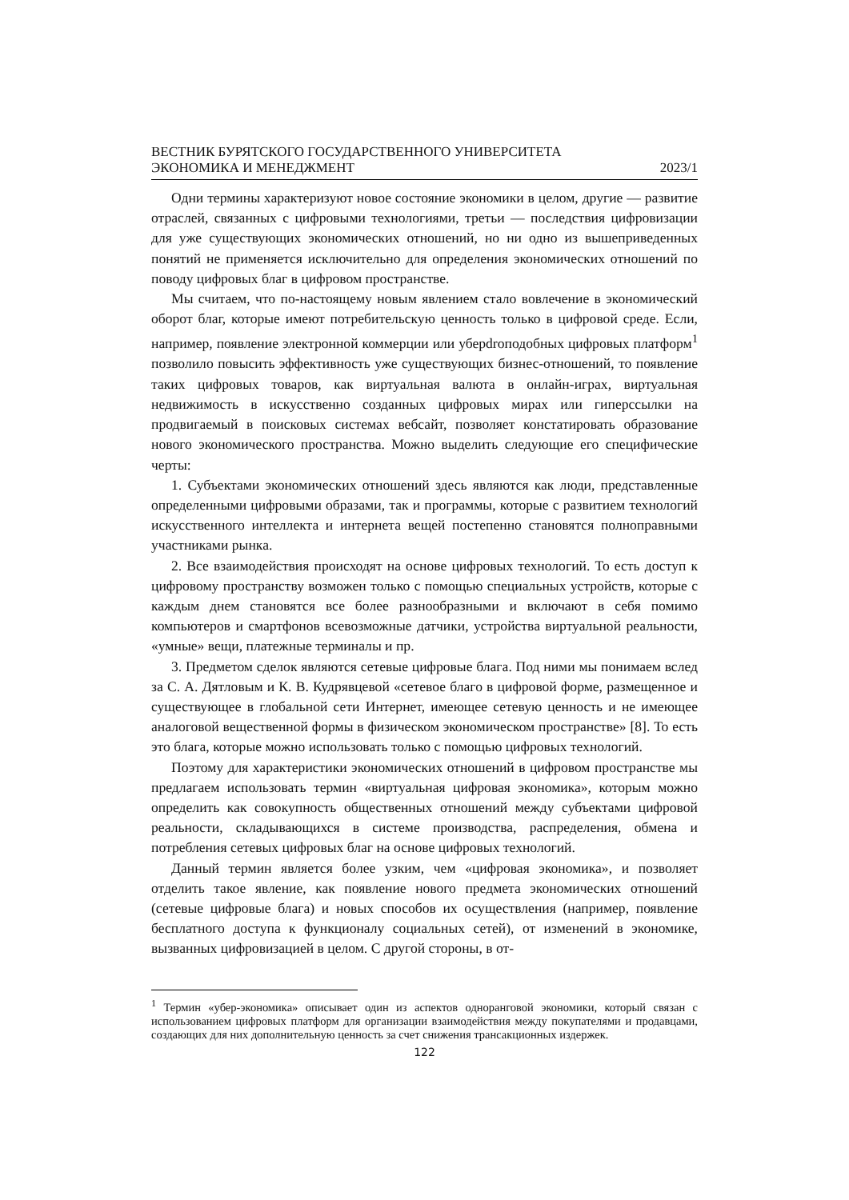ВЕСТНИК БУРЯТСКОГО ГОСУДАРСТВЕННОГО УНИВЕРСИТЕТА
ЭКОНОМИКА И МЕНЕДЖМЕНТ 2023/1
Одни термины характеризуют новое состояние экономики в целом, другие — развитие отраслей, связанных с цифровыми технологиями, третьи — последствия цифровизации для уже существующих экономических отношений, но ни одно из вышеприведенных понятий не применяется исключительно для определения экономических отношений по поводу цифровых благ в цифровом пространстве.
Мы считаем, что по-настоящему новым явлением стало вовлечение в экономический оборот благ, которые имеют потребительскую ценность только в цифровой среде. Если, например, появление электронной коммерции или уберdroподобных цифровых платформ<sup>1</sup> позволило повысить эффективность уже существующих бизнес-отношений, то появление таких цифровых товаров, как виртуальная валюта в онлайн-играх, виртуальная недвижимость в искусственно созданных цифровых мирах или гиперссылки на продвигаемый в поисковых системах вебсайт, позволяет констатировать образование нового экономического пространства. Можно выделить следующие его специфические черты:
1. Субъектами экономических отношений здесь являются как люди, представленные определенными цифровыми образами, так и программы, которые с развитием технологий искусственного интеллекта и интернета вещей постепенно становятся полноправными участниками рынка.
2. Все взаимодействия происходят на основе цифровых технологий. То есть доступ к цифровому пространству возможен только с помощью специальных устройств, которые с каждым днем становятся все более разнообразными и включают в себя помимо компьютеров и смартфонов всевозможные датчики, устройства виртуальной реальности, «умные» вещи, платежные терминалы и пр.
3. Предметом сделок являются сетевые цифровые блага. Под ними мы понимаем вслед за С. А. Дятловым и К. В. Кудрявцевой «сетевое благо в цифровой форме, размещенное и существующее в глобальной сети Интернет, имеющее сетевую ценность и не имеющее аналоговой вещественной формы в физическом экономическом пространстве» [8]. То есть это блага, которые можно использовать только с помощью цифровых технологий.
Поэтому для характеристики экономических отношений в цифровом пространстве мы предлагаем использовать термин «виртуальная цифровая экономика», которым можно определить как совокупность общественных отношений между субъектами цифровой реальности, складывающихся в системе производства, распределения, обмена и потребления сетевых цифровых благ на основе цифровых технологий.
Данный термин является более узким, чем «цифровая экономика», и позволяет отделить такое явление, как появление нового предмета экономических отношений (сетевые цифровые блага) и новых способов их осуществления (например, появление бесплатного доступа к функционалу социальных сетей), от изменений в экономике, вызванных цифровизацией в целом. С другой стороны, в от-
<sup>1</sup> Термин «убер-экономика» описывает один из аспектов одноранговой экономики, который связан с использованием цифровых платформ для организации взаимодействия между покупателями и продавцами, создающих для них дополнительную ценность за счет снижения трансакционных издержек.
122